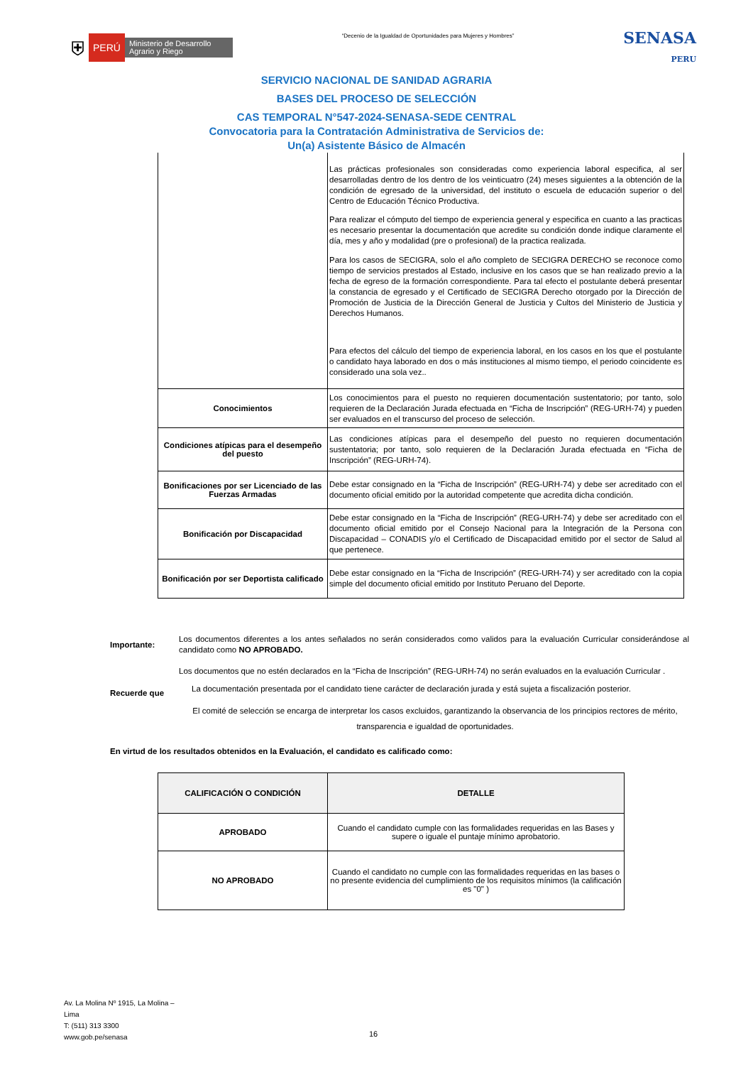⛨ PERÚ Ministerio de Desarrollo Agrario y Riego
“Decenio de la Igualdad de Oportunidades para Mujeres y Hombres”
SENASA
PERU
SERVICIO NACIONAL DE SANIDAD AGRARIA
BASES DEL PROCESO DE SELECCIÓN
CAS TEMPORAL N°547-2024-SENASA-SEDE CENTRAL
Convocatoria para la Contratación Administrativa de Servicios de:
Un(a) Asistente Básico de Almacén
| | Las prácticas profesionales son consideradas como experiencia laboral especifica, al ser desarrolladas dentro de los dentro de los veinticuatro (24) meses siguientes a la obtención de la condición de egresado de la universidad, del instituto o escuela de educación superior o del Centro de Educación Técnico Productiva. Para realizar el cómputo del tiempo de experiencia general y especifica en cuanto a las practicas es necesario presentar la documentación que acredite su condición donde indique claramente el día, mes y año y modalidad (pre o profesional) de la practica realizada. Para los casos de SECIGRA, solo el año completo de SECIGRA DERECHO se reconoce como tiempo de servicios prestados al Estado, inclusive en los casos que se han realizado previo a la fecha de egreso de la formación correspondiente. Para tal efecto el postulante deberá presentar la constancia de egresado y el Certificado de SECIGRA Derecho otorgado por la Dirección de Promoción de Justicia de la Dirección General de Justicia y Cultos del Ministerio de Justicia y Derechos Humanos. Para efectos del cálculo del tiempo de experiencia laboral, en los casos en los que el postulante o candidato haya laborado en dos o más instituciones al mismo tiempo, el periodo coincidente es considerado una sola vez.. |
| Conocimientos | Los conocimientos para el puesto no requieren documentación sustentatorio; por tanto, solo requieren de la Declaración Jurada efectuada en “Ficha de Inscripción” (REG-URH-74) y pueden ser evaluados en el transcurso del proceso de selección. |
| Condiciones atípicas para el desempeño del puesto | Las condiciones atípicas para el desempeño del puesto no requieren documentación sustentatoria; por tanto, solo requieren de la Declaración Jurada efectuada en “Ficha de Inscripción” (REG-URH-74). |
| Bonificaciones por ser Licenciado de las Fuerzas Armadas | Debe estar consignado en la “Ficha de Inscripción” (REG-URH-74) y debe ser acreditado con el documento oficial emitido por la autoridad competente que acredita dicha condición. |
| Bonificación por Discapacidad | Debe estar consignado en la “Ficha de Inscripción” (REG-URH-74) y debe ser acreditado con el documento oficial emitido por el Consejo Nacional para la Integración de la Persona con Discapacidad – CONADIS y/o el Certificado de Discapacidad emitido por el sector de Salud al que pertenece. |
| Bonificación por ser Deportista calificado | Debe estar consignado en la “Ficha de Inscripción” (REG-URH-74) y ser acreditado con la copia simple del documento oficial emitido por Instituto Peruano del Deporte. |
Importante:
Los documentos diferentes a los antes señalados no serán considerados como validos para la evaluación Curricular considerándose al candidato como NO APROBADO.
Los documentos que no estén declarados en la “Ficha de Inscripción” (REG-URH-74) no serán evaluados en la evaluación Curricular .
Recuerde que
La documentación presentada por el candidato tiene carácter de declaración jurada y está sujeta a fiscalización posterior.
El comité de selección se encarga de interpretar los casos excluidos, garantizando la observancia de los principios rectores de mérito, transparencia e igualdad de oportunidades.
En virtud de los resultados obtenidos en la Evaluación, el candidato es calificado como:
| CALIFICACIÓN O CONDICIÓN | DETALLE |
| --- | --- |
| APROBADO | Cuando el candidato cumple con las formalidades requeridas en las Bases y supere o iguale el puntaje mínimo aprobatorio. |
| NO APROBADO | Cuando el candidato no cumple con las formalidades requeridas en las bases o no presente evidencia del cumplimiento de los requisitos mínimos (la calificación es "0" ) |
Av. La Molina Nº 1915, La Molina –
Lima
T: (511) 313 3300
www.gob.pe/senasa
16